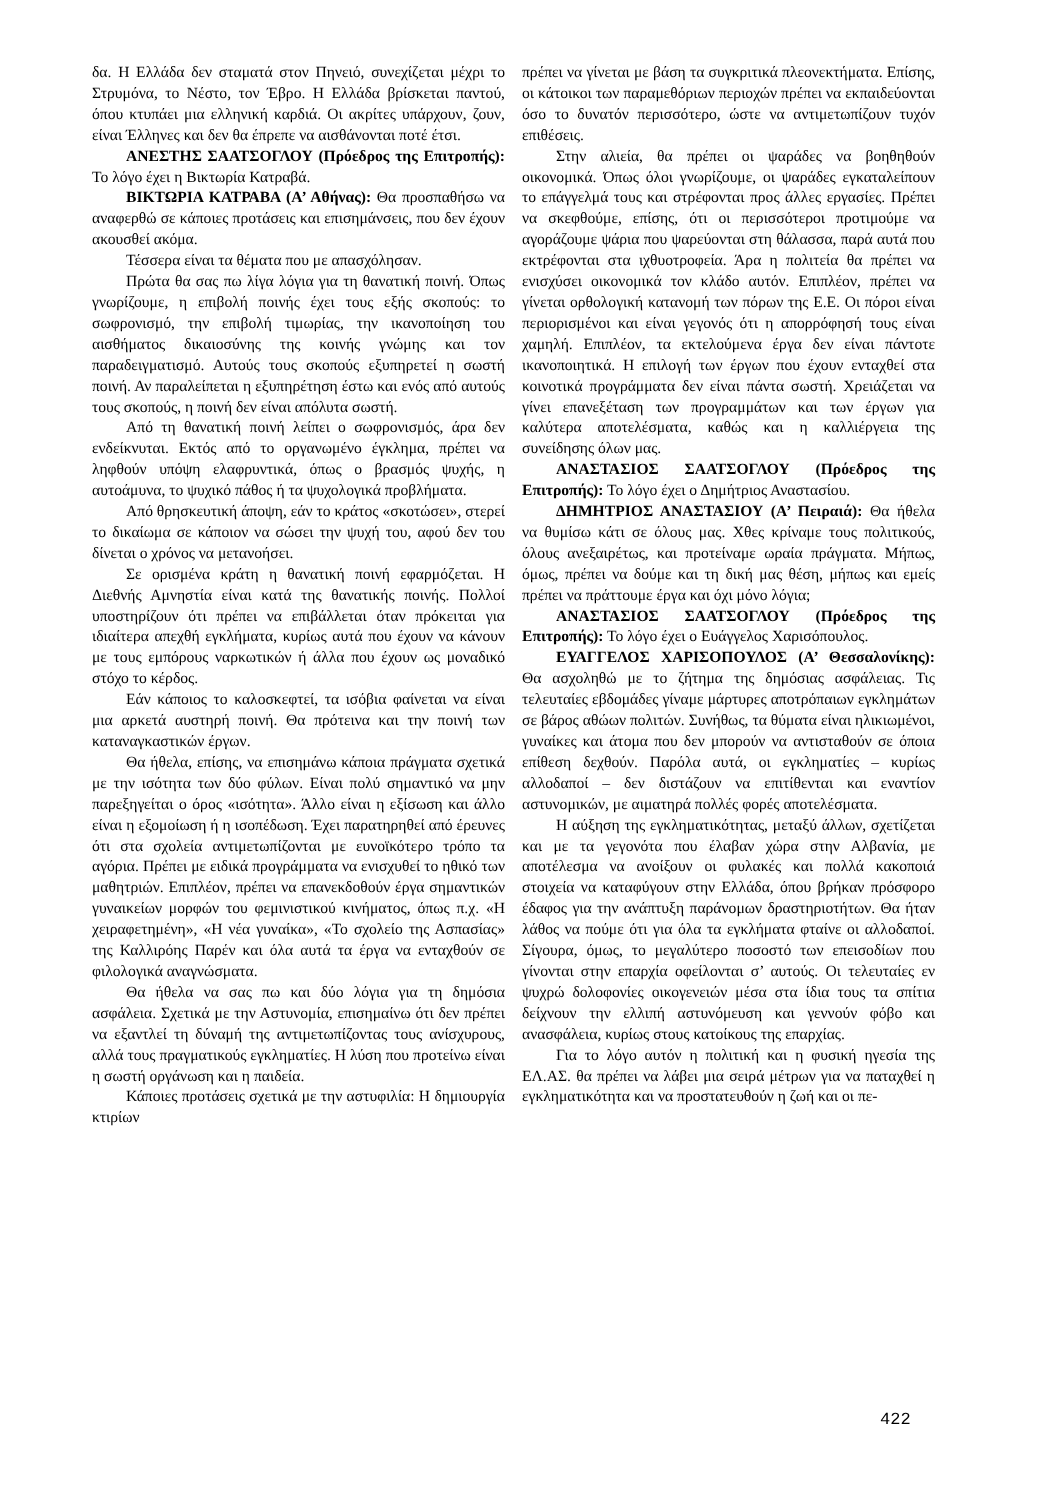δα. Η Ελλάδα δεν σταματά στον Πηνειό, συνεχίζεται μέχρι το Στρυμόνα, το Νέστο, τον Έβρο. Η Ελλάδα βρίσκεται παντού, όπου κτυπάει μια ελληνική καρδιά. Οι ακρίτες υπάρχουν, ζουν, είναι Έλληνες και δεν θα έπρεπε να αισθάνονται ποτέ έτσι.
ΑΝΕΣΤΗΣ ΣΑΑΤΣΟΓΛΟΥ (Πρόεδρος της Επιτροπής): Το λόγο έχει η Βικτωρία Κατραβά.
ΒΙΚΤΩΡΙΑ ΚΑΤΡΑΒΑ (Α’ Αθήνας): Θα προσπαθήσω να αναφερθώ σε κάποιες προτάσεις και επισημάνσεις, που δεν έχουν ακουσθεί ακόμα.
Τέσσερα είναι τα θέματα που με απασχόλησαν.
Πρώτα θα σας πω λίγα λόγια για τη θανατική ποινή. Όπως γνωρίζουμε, η επιβολή ποινής έχει τους εξής σκοπούς: το σωφρονισμό, την επιβολή τιμωρίας, την ικανοποίηση του αισθήματος δικαιοσύνης της κοινής γνώμης και τον παραδειγματισμό. Αυτούς τους σκοπούς εξυπηρετεί η σωστή ποινή. Αν παραλείπεται η εξυπηρέτηση έστω και ενός από αυτούς τους σκοπούς, η ποινή δεν είναι απόλυτα σωστή.
Από τη θανατική ποινή λείπει ο σωφρονισμός, άρα δεν ενδείκνυται. Εκτός από το οργανωμένο έγκλημα, πρέπει να ληφθούν υπόψη ελαφρυντικά, όπως ο βρασμός ψυχής, η αυτοάμυνα, το ψυχικό πάθος ή τα ψυχολογικά προβλήματα.
Από θρησκευτική άποψη, εάν το κράτος «σκοτώσει», στερεί το δικαίωμα σε κάποιον να σώσει την ψυχή του, αφού δεν του δίνεται ο χρόνος να μετανοήσει.
Σε ορισμένα κράτη η θανατική ποινή εφαρμόζεται. Η Διεθνής Αμνηστία είναι κατά της θανατικής ποινής. Πολλοί υποστηρίζουν ότι πρέπει να επιβάλλεται όταν πρόκειται για ιδιαίτερα απεχθή εγκλήματα, κυρίως αυτά που έχουν να κάνουν με τους εμπόρους ναρκωτικών ή άλλα που έχουν ως μοναδικό στόχο το κέρδος.
Εάν κάποιος το καλοσκεφτεί, τα ισόβια φαίνεται να είναι μια αρκετά αυστηρή ποινή. Θα πρότεινα και την ποινή των καταναγκαστικών έργων.
Θα ήθελα, επίσης, να επισημάνω κάποια πράγματα σχετικά με την ισότητα των δύο φύλων. Είναι πολύ σημαντικό να μην παρεξηγείται ο όρος «ισότητα». Άλλο είναι η εξίσωση και άλλο είναι η εξομοίωση ή η ισοπέδωση. Έχει παρατηρηθεί από έρευνες ότι στα σχολεία αντιμετωπίζονται με ευνοϊκότερο τρόπο τα αγόρια. Πρέπει με ειδικά προγράμματα να ενισχυθεί το ηθικό των μαθητριών. Επιπλέον, πρέπει να επανεκδοθούν έργα σημαντικών γυναικείων μορφών του φεμινιστικού κινήματος, όπως π.χ. «Η χειραφετημένη», «Η νέα γυναίκα», «Το σχολείο της Ασπασίας» της Καλλιρόης Παρέν και όλα αυτά τα έργα να ενταχθούν σε φιλολογικά αναγνώσματα.
Θα ήθελα να σας πω και δύο λόγια για τη δημόσια ασφάλεια. Σχετικά με την Αστυνομία, επισημαίνω ότι δεν πρέπει να εξαντλεί τη δύναμή της αντιμετωπίζοντας τους ανίσχυρους, αλλά τους πραγματικούς εγκληματίες. Η λύση που προτείνω είναι η σωστή οργάνωση και η παιδεία.
Κάποιες προτάσεις σχετικά με την αστυφιλία: Η δημιουργία κτιρίων
πρέπει να γίνεται με βάση τα συγκριτικά πλεονεκτήματα. Επίσης, οι κάτοικοι των παραμεθόριων περιοχών πρέπει να εκπαιδεύονται όσο το δυνατόν περισσότερο, ώστε να αντιμετωπίζουν τυχόν επιθέσεις.
Στην αλιεία, θα πρέπει οι ψαράδες να βοηθηθούν οικονομικά. Όπως όλοι γνωρίζουμε, οι ψαράδες εγκαταλείπουν το επάγγελμά τους και στρέφονται προς άλλες εργασίες. Πρέπει να σκεφθούμε, επίσης, ότι οι περισσότεροι προτιμούμε να αγοράζουμε ψάρια που ψαρεύονται στη θάλασσα, παρά αυτά που εκτρέφονται στα ιχθυοτροφεία. Άρα η πολιτεία θα πρέπει να ενισχύσει οικονομικά τον κλάδο αυτόν. Επιπλέον, πρέπει να γίνεται ορθολογική κατανομή των πόρων της Ε.Ε. Οι πόροι είναι περιορισμένοι και είναι γεγονός ότι η απορρόφησή τους είναι χαμηλή. Επιπλέον, τα εκτελούμενα έργα δεν είναι πάντοτε ικανοποιητικά. Η επιλογή των έργων που έχουν ενταχθεί στα κοινοτικά προγράμματα δεν είναι πάντα σωστή. Χρειάζεται να γίνει επανεξέταση των προγραμμάτων και των έργων για καλύτερα αποτελέσματα, καθώς και η καλλιέργεια της συνείδησης όλων μας.
ΑΝΑΣΤΑΣΙΟΣ ΣΑΑΤΣΟΓΛΟΥ (Πρόεδρος της Επιτροπής): Το λόγο έχει ο Δημήτριος Αναστασίου.
ΔΗΜΗΤΡΙΟΣ ΑΝΑΣΤΑΣΙΟΥ (Α’ Πειραιά): Θα ήθελα να θυμίσω κάτι σε όλους μας. Χθες κρίναμε τους πολιτικούς, όλους ανεξαιρέτως, και προτείναμε ωραία πράγματα. Μήπως, όμως, πρέπει να δούμε και τη δική μας θέση, μήπως και εμείς πρέπει να πράττουμε έργα και όχι μόνο λόγια;
ΑΝΑΣΤΑΣΙΟΣ ΣΑΑΤΣΟΓΛΟΥ (Πρόεδρος της Επιτροπής): Το λόγο έχει ο Ευάγγελος Χαρισόπουλος.
ΕΥΑΓΓΕΛΟΣ ΧΑΡΙΣΟΠΟΥΛΟΣ (Α’ Θεσσαλονίκης): Θα ασχοληθώ με το ζήτημα της δημόσιας ασφάλειας. Τις τελευταίες εβδομάδες γίναμε μάρτυρες αποτρόπαιων εγκλημάτων σε βάρος αθώων πολιτών. Συνήθως, τα θύματα είναι ηλικιωμένοι, γυναίκες και άτομα που δεν μπορούν να αντισταθούν σε όποια επίθεση δεχθούν. Παρόλα αυτά, οι εγκληματίες – κυρίως αλλοδαποί – δεν διστάζουν να επιτίθενται και εναντίον αστυνομικών, με αιματηρά πολλές φορές αποτελέσματα.
Η αύξηση της εγκληματικότητας, μεταξύ άλλων, σχετίζεται και με τα γεγονότα που έλαβαν χώρα στην Αλβανία, με αποτέλεσμα να ανοίξουν οι φυλακές και πολλά κακοποιά στοιχεία να καταφύγουν στην Ελλάδα, όπου βρήκαν πρόσφορο έδαφος για την ανάπτυξη παράνομων δραστηριοτήτων. Θα ήταν λάθος να πούμε ότι για όλα τα εγκλήματα φταίνε οι αλλοδαποί. Σίγουρα, όμως, το μεγαλύτερο ποσοστό των επεισοδίων που γίνονται στην επαρχία οφείλονται σ’ αυτούς. Οι τελευταίες εν ψυχρώ δολοφονίες οικογενειών μέσα στα ίδια τους τα σπίτια δείχνουν την ελλιπή αστυνόμευση και γεννούν φόβο και ανασφάλεια, κυρίως στους κατοίκους της επαρχίας.
Για το λόγο αυτόν η πολιτική και η φυσική ηγεσία της ΕΛ.ΑΣ. θα πρέπει να λάβει μια σειρά μέτρων για να παταχθεί η εγκληματικότητα και να προστατευθούν η ζωή και οι πε-
422